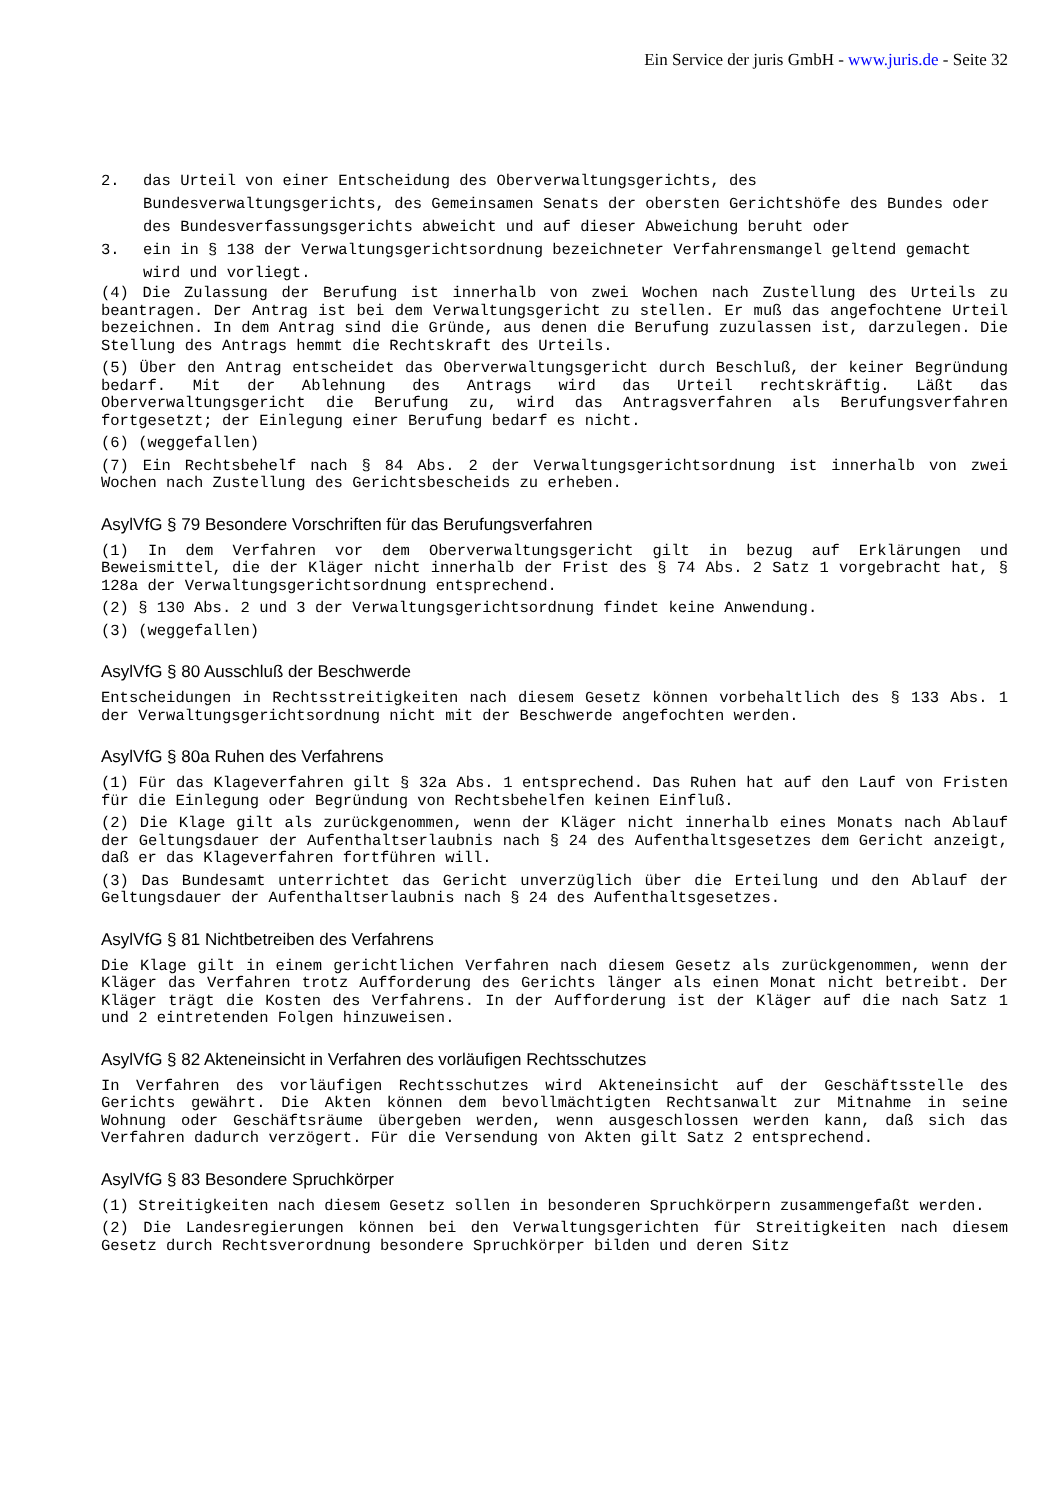Ein Service der juris GmbH - www.juris.de - Seite 32
2. das Urteil von einer Entscheidung des Oberverwaltungsgerichts, des Bundesverwaltungsgerichts, des Gemeinsamen Senats der obersten Gerichtshöfe des Bundes oder des Bundesverfassungsgerichts abweicht und auf dieser Abweichung beruht oder
3. ein in § 138 der Verwaltungsgerichtsordnung bezeichneter Verfahrensmangel geltend gemacht wird und vorliegt.
(4) Die Zulassung der Berufung ist innerhalb von zwei Wochen nach Zustellung des Urteils zu beantragen. Der Antrag ist bei dem Verwaltungsgericht zu stellen. Er muß das angefochtene Urteil bezeichnen. In dem Antrag sind die Gründe, aus denen die Berufung zuzulassen ist, darzulegen. Die Stellung des Antrags hemmt die Rechtskraft des Urteils.
(5) Über den Antrag entscheidet das Oberverwaltungsgericht durch Beschluß, der keiner Begründung bedarf. Mit der Ablehnung des Antrags wird das Urteil rechtskräftig. Läßt das Oberverwaltungsgericht die Berufung zu, wird das Antragsverfahren als Berufungsverfahren fortgesetzt; der Einlegung einer Berufung bedarf es nicht.
(6) (weggefallen)
(7) Ein Rechtsbehelf nach § 84 Abs. 2 der Verwaltungsgerichtsordnung ist innerhalb von zwei Wochen nach Zustellung des Gerichtsbescheids zu erheben.
AsylVfG § 79 Besondere Vorschriften für das Berufungsverfahren
(1) In dem Verfahren vor dem Oberverwaltungsgericht gilt in bezug auf Erklärungen und Beweismittel, die der Kläger nicht innerhalb der Frist des § 74 Abs. 2 Satz 1 vorgebracht hat, § 128a der Verwaltungsgerichtsordnung entsprechend.
(2) § 130 Abs. 2 und 3 der Verwaltungsgerichtsordnung findet keine Anwendung.
(3) (weggefallen)
AsylVfG § 80 Ausschluß der Beschwerde
Entscheidungen in Rechtsstreitigkeiten nach diesem Gesetz können vorbehaltlich des § 133 Abs. 1 der Verwaltungsgerichtsordnung nicht mit der Beschwerde angefochten werden.
AsylVfG § 80a Ruhen des Verfahrens
(1) Für das Klageverfahren gilt § 32a Abs. 1 entsprechend. Das Ruhen hat auf den Lauf von Fristen für die Einlegung oder Begründung von Rechtsbehelfen keinen Einfluß.
(2) Die Klage gilt als zurückgenommen, wenn der Kläger nicht innerhalb eines Monats nach Ablauf der Geltungsdauer der Aufenthaltserlaubnis nach § 24 des Aufenthaltsgesetzes dem Gericht anzeigt, daß er das Klageverfahren fortführen will.
(3) Das Bundesamt unterrichtet das Gericht unverzüglich über die Erteilung und den Ablauf der Geltungsdauer der Aufenthaltserlaubnis nach § 24 des Aufenthaltsgesetzes.
AsylVfG § 81 Nichtbetreiben des Verfahrens
Die Klage gilt in einem gerichtlichen Verfahren nach diesem Gesetz als zurückgenommen, wenn der Kläger das Verfahren trotz Aufforderung des Gerichts länger als einen Monat nicht betreibt. Der Kläger trägt die Kosten des Verfahrens. In der Aufforderung ist der Kläger auf die nach Satz 1 und 2 eintretenden Folgen hinzuweisen.
AsylVfG § 82 Akteneinsicht in Verfahren des vorläufigen Rechtsschutzes
In Verfahren des vorläufigen Rechtsschutzes wird Akteneinsicht auf der Geschäftsstelle des Gerichts gewährt. Die Akten können dem bevollmächtigten Rechtsanwalt zur Mitnahme in seine Wohnung oder Geschäftsräume übergeben werden, wenn ausgeschlossen werden kann, daß sich das Verfahren dadurch verzögert. Für die Versendung von Akten gilt Satz 2 entsprechend.
AsylVfG § 83 Besondere Spruchkörper
(1) Streitigkeiten nach diesem Gesetz sollen in besonderen Spruchkörpern zusammengefaßt werden.
(2) Die Landesregierungen können bei den Verwaltungsgerichten für Streitigkeiten nach diesem Gesetz durch Rechtsverordnung besondere Spruchkörper bilden und deren Sitz